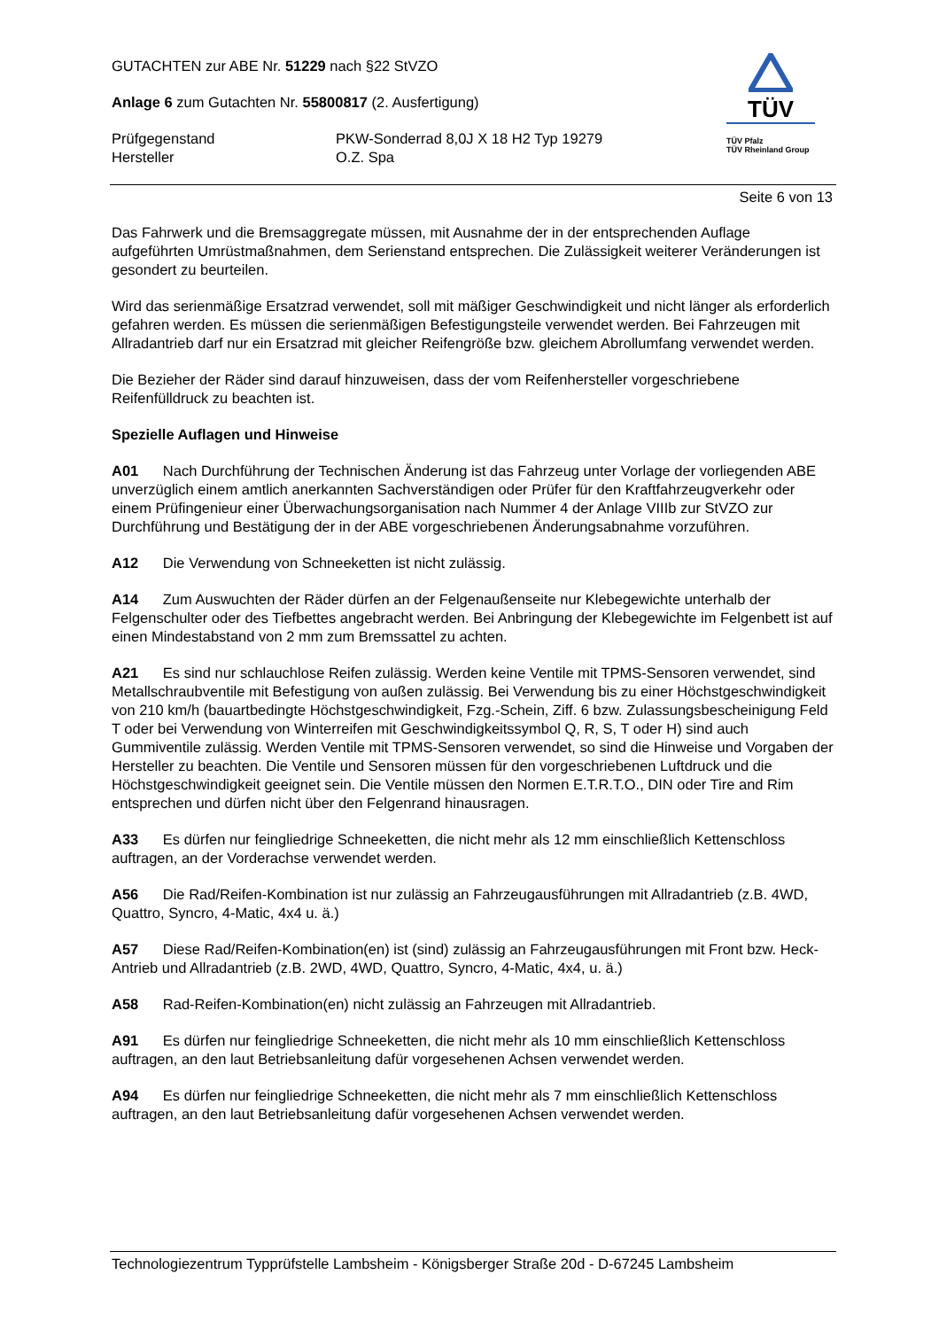GUTACHTEN zur ABE Nr. 51229 nach §22 StVZO
Anlage 6 zum Gutachten Nr. 55800817 (2. Ausfertigung)
Prüfgegenstand
Hersteller
PKW-Sonderrad 8,0J X 18 H2 Typ 19279
O.Z. Spa
TÜV
TÜV Pfalz
TÜV Rheinland Group
Seite 6 von 13
Das Fahrwerk und die Bremsaggregate müssen, mit Ausnahme der in der entsprechenden Auflage aufgeführten Umrüstmaßnahmen, dem Serienstand entsprechen. Die Zulässigkeit weiterer Veränderungen ist gesondert zu beurteilen.
Wird das serienmäßige Ersatzrad verwendet, soll mit mäßiger Geschwindigkeit und nicht länger als erforderlich gefahren werden. Es müssen die serienmäßigen Befestigungsteile verwendet werden. Bei Fahrzeugen mit Allradantrieb darf nur ein Ersatzrad mit gleicher Reifengröße bzw. gleichem Abrollumfang verwendet werden.
Die Bezieher der Räder sind darauf hinzuweisen, dass der vom Reifenhersteller vorgeschriebene Reifenfülldruck zu beachten ist.
Spezielle Auflagen und Hinweise
A01 Nach Durchführung der Technischen Änderung ist das Fahrzeug unter Vorlage der vorliegenden ABE unverzüglich einem amtlich anerkannten Sachverständigen oder Prüfer für den Kraftfahrzeugverkehr oder einem Prüfingenieur einer Überwachungsorganisation nach Nummer 4 der Anlage VIIIb zur StVZO zur Durchführung und Bestätigung der in der ABE vorgeschriebenen Änderungsabnahme vorzuführen.
A12 Die Verwendung von Schneeketten ist nicht zulässig.
A14 Zum Auswuchten der Räder dürfen an der Felgenaußenseite nur Klebegewichte unterhalb der Felgenschulter oder des Tiefbettes angebracht werden. Bei Anbringung der Klebegewichte im Felgenbett ist auf einen Mindestabstand von 2 mm zum Bremssattel zu achten.
A21 Es sind nur schlauchlose Reifen zulässig. Werden keine Ventile mit TPMS-Sensoren verwendet, sind Metallschraubventile mit Befestigung von außen zulässig. Bei Verwendung bis zu einer Höchstgeschwindigkeit von 210 km/h (bauartbedingte Höchstgeschwindigkeit, Fzg.-Schein, Ziff. 6 bzw. Zulassungsbescheinigung Feld T oder bei Verwendung von Winterreifen mit Geschwindigkeitssymbol Q, R, S, T oder H) sind auch Gummiventile zulässig. Werden Ventile mit TPMS-Sensoren verwendet, so sind die Hinweise und Vorgaben der Hersteller zu beachten. Die Ventile und Sensoren müssen für den vorgeschriebenen Luftdruck und die Höchstgeschwindigkeit geeignet sein. Die Ventile müssen den Normen E.T.R.T.O., DIN oder Tire and Rim entsprechen und dürfen nicht über den Felgenrand hinausragen.
A33 Es dürfen nur feingliedrige Schneeketten, die nicht mehr als 12 mm einschließlich Kettenschloss auftragen, an der Vorderachse verwendet werden.
A56 Die Rad/Reifen-Kombination ist nur zulässig an Fahrzeugausführungen mit Allradantrieb (z.B. 4WD, Quattro, Syncro, 4-Matic, 4x4 u. ä.)
A57 Diese Rad/Reifen-Kombination(en) ist (sind) zulässig an Fahrzeugausführungen mit Front bzw. Heck-Antrieb und Allradantrieb (z.B. 2WD, 4WD, Quattro, Syncro, 4-Matic, 4x4, u. ä.)
A58 Rad-Reifen-Kombination(en) nicht zulässig an Fahrzeugen mit Allradantrieb.
A91 Es dürfen nur feingliedrige Schneeketten, die nicht mehr als 10 mm einschließlich Kettenschloss auftragen, an den laut Betriebsanleitung dafür vorgesehenen Achsen verwendet werden.
A94 Es dürfen nur feingliedrige Schneeketten, die nicht mehr als 7 mm einschließlich Kettenschloss auftragen, an den laut Betriebsanleitung dafür vorgesehenen Achsen verwendet werden.
Technologiezentrum Typprüfstelle Lambsheim - Königsberger Straße 20d - D-67245 Lambsheim